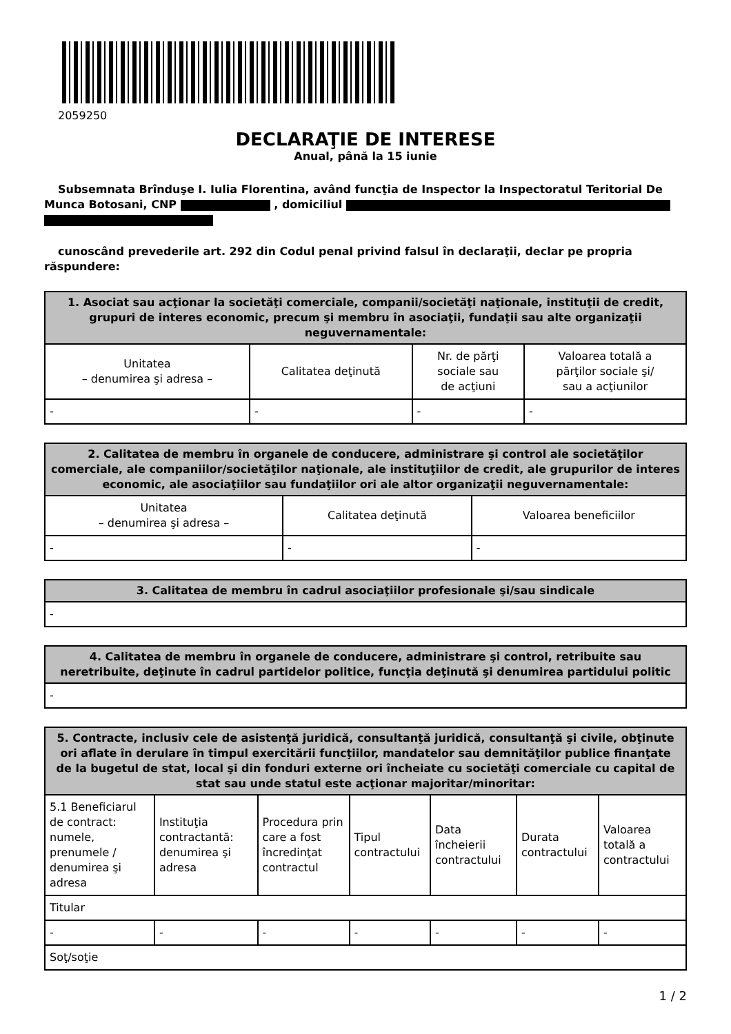2059250
DECLARAŢIE DE INTERESE
Anual, până la 15 iunie
Subsemnata Brînduşe I. Iulia Florentina, având funcţia de Inspector la Inspectoratul Teritorial De Munca Botosani, CNP , domiciliul
cunoscând prevederile art. 292 din Codul penal privind falsul în declaraţii, declar pe propria răspundere:
| 1. Asociat sau acţionar la societăţi comerciale, companii/societăţi naţionale, instituţii de credit, grupuri de interes economic, precum şi membru în asociaţii, fundaţii sau alte organizaţii neguvernamentale: | | | |
| --- | --- | --- | --- |
| Unitatea – denumirea şi adresa – | Calitatea deţinută | Nr. de părţi sociale sau de acţiuni | Valoarea totală a părţilor sociale şi/ sau a acţiunilor |
| - | - | - | - |
| 2. Calitatea de membru în organele de conducere, administrare şi control ale societăţilor comerciale, ale companiilor/societăţilor naţionale, ale instituţiilor de credit, ale grupurilor de interes economic, ale asociaţiilor sau fundaţiilor ori ale altor organizaţii neguvernamentale: | | |
| --- | --- | --- |
| Unitatea – denumirea şi adresa – | Calitatea deţinută | Valoarea beneficiilor |
| - | - | - |
| 3. Calitatea de membru în cadrul asociaţiilor profesionale şi/sau sindicale |
| --- |
| - |
| 4. Calitatea de membru în organele de conducere, administrare şi control, retribuite sau neretribuite, deţinute în cadrul partidelor politice, funcţia deţinută şi denumirea partidului politic |
| --- |
| - |
| 5. Contracte, inclusiv cele de asistenţă juridică, consultanţă juridică, consultanţă şi civile, obţinute ori aflate în derulare în timpul exercitării funcţiilor, mandatelor sau demnităţilor publice finanţate de la bugetul de stat, local şi din fonduri externe ori încheiate cu societăţi comerciale cu capital de stat sau unde statul este acţionar majoritar/minoritar: | | | | | | |
| --- | --- | --- | --- | --- | --- | --- |
| 5.1 Beneficiarul de contract: numele, prenumele / denumirea şi adresa | Instituţia contractantă: denumirea şi adresa | Procedura prin care a fost încredinţat contractul | Tipul contractului | Data încheierii contractului | Durata contractului | Valoarea totală a contractului |
| Titular | | | | | | |
| - | - | - | - | - | - | - |
| Soţ/soţie | | | | | | |
1 / 2